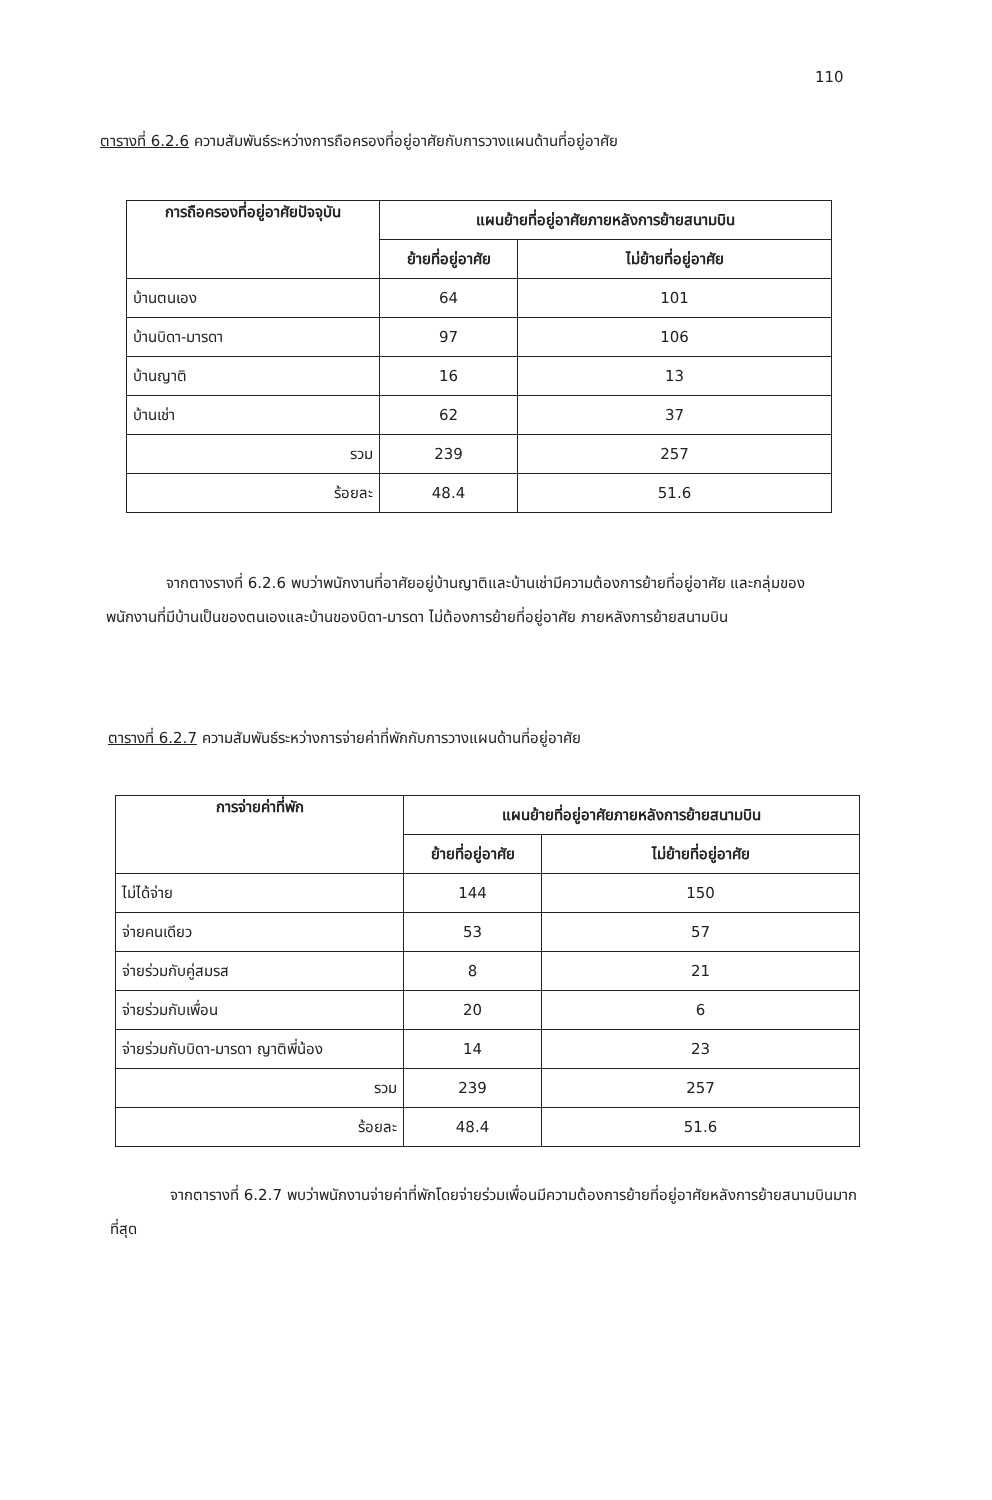110
ตารางที่ 6.2.6 ความสัมพันธ์ระหว่างการถือครองที่อยู่อาศัยกับการวางแผนด้านที่อยู่อาศัย
| การถือครองที่อยู่อาศัยปัจจุบัน | แผนย้ายที่อยู่อาศัยภายหลังการย้ายสนามบิน | |
| --- | --- | --- |
| | ย้ายที่อยู่อาศัย | ไม่ย้ายที่อยู่อาศัย |
| บ้านตนเอง | 64 | 101 |
| บ้านบิดา-มารดา | 97 | 106 |
| บ้านญาติ | 16 | 13 |
| บ้านเช่า | 62 | 37 |
| รวม | 239 | 257 |
| ร้อยละ | 48.4 | 51.6 |
จากตางรางที่ 6.2.6 พบว่าพนักงานที่อาศัยอยู่บ้านญาติและบ้านเช่ามีความต้องการย้ายที่อยู่อาศัย และกลุ่มของพนักงานที่มีบ้านเป็นของตนเองและบ้านของบิดา-มารดา ไม่ต้องการย้ายที่อยู่อาศัย ภายหลังการย้ายสนามบิน
ตารางที่ 6.2.7 ความสัมพันธ์ระหว่างการจ่ายค่าที่พักกับการวางแผนด้านที่อยู่อาศัย
| การจ่ายค่าที่พัก | แผนย้ายที่อยู่อาศัยภายหลังการย้ายสนามบิน | |
| --- | --- | --- |
| | ย้ายที่อยู่อาศัย | ไม่ย้ายที่อยู่อาศัย |
| ไม่ได้จ่าย | 144 | 150 |
| จ่ายคนเดียว | 53 | 57 |
| จ่ายร่วมกับคู่สมรส | 8 | 21 |
| จ่ายร่วมกับเพื่อน | 20 | 6 |
| จ่ายร่วมกับบิดา-มารดา ญาติพี่น้อง | 14 | 23 |
| รวม | 239 | 257 |
| ร้อยละ | 48.4 | 51.6 |
จากตารางที่ 6.2.7 พบว่าพนักงานจ่ายค่าที่พักโดยจ่ายร่วมเพื่อนมีความต้องการย้ายที่อยู่อาศัยหลังการย้ายสนามบินมากที่สุด